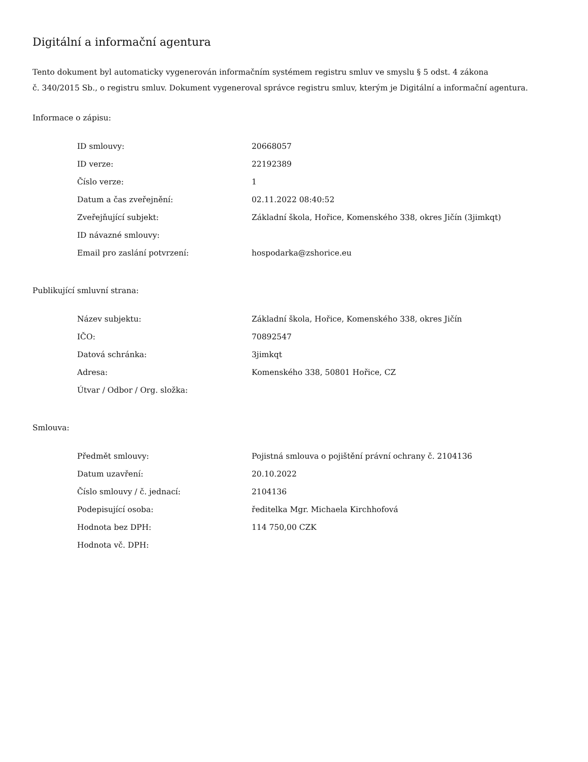Digitální a informační agentura
Tento dokument byl automaticky vygenerován informačním systémem registru smluv ve smyslu § 5 odst. 4 zákona
č. 340/2015 Sb., o registru smluv. Dokument vygeneroval správce registru smluv, kterým je Digitální a informační agentura.
Informace o zápisu:
| ID smlouvy: | 20668057 |
| ID verze: | 22192389 |
| Číslo verze: | 1 |
| Datum a čas zveřejnění: | 02.11.2022 08:40:52 |
| Zveřejňující subjekt: | Základní škola, Hořice, Komenského 338, okres Jičín (3jimkqt) |
| ID návazné smlouvy: | |
| Email pro zaslání potvrzení: | hospodarka@zshorice.eu |
Publikující smluvní strana:
| Název subjektu: | Základní škola, Hořice, Komenského 338, okres Jičín |
| IČO: | 70892547 |
| Datová schránka: | 3jimkqt |
| Adresa: | Komenského 338, 50801 Hořice, CZ |
| Útvar / Odbor / Org. složka: | |
Smlouva:
| Předmět smlouvy: | Pojistná smlouva o pojištění právní ochrany č. 2104136 |
| Datum uzavření: | 20.10.2022 |
| Číslo smlouvy / č. jednací: | 2104136 |
| Podepisující osoba: | ředitelka Mgr. Michaela Kirchhofová |
| Hodnota bez DPH: | 114 750,00 CZK |
| Hodnota vč. DPH: | |